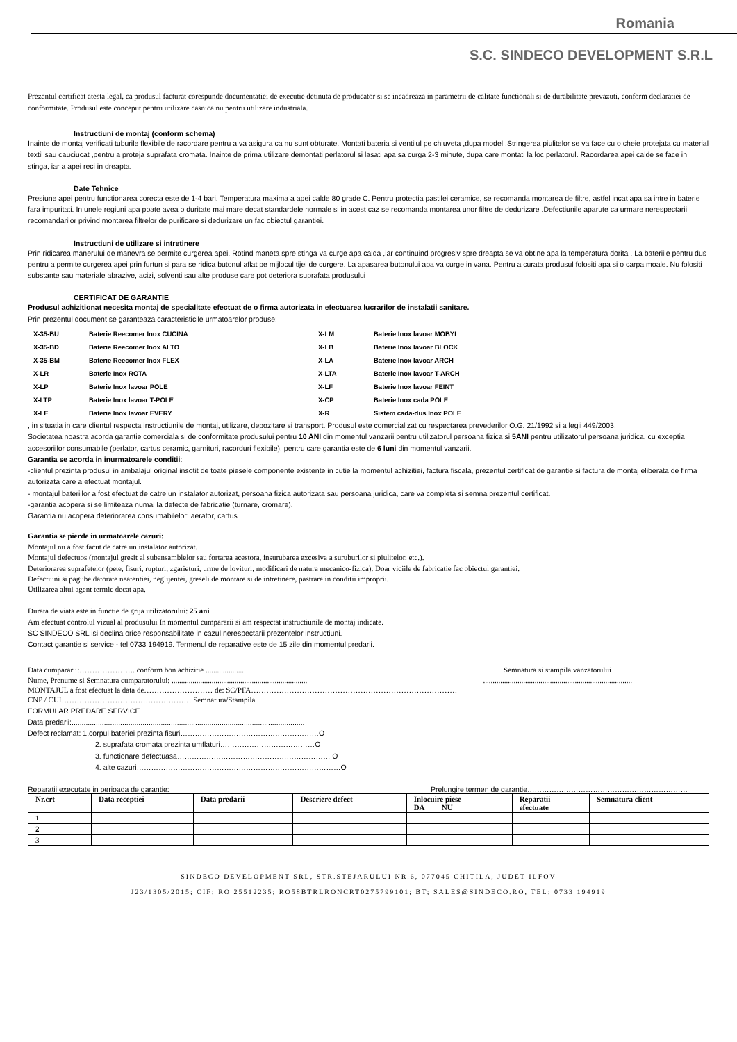Romania
S.C. SINDECO DEVELOPMENT S.R.L
Prezentul certificat atesta legal, ca produsul facturat corespunde documentatiei de executie detinuta de producator si se incadreaza in parametrii de calitate functionali si de durabilitate prevazuti, conform declaratiei de conformitate. Produsul este conceput pentru utilizare casnica nu pentru utilizare industriala.
Instructiuni de montaj (conform schema)
Inainte de montaj verificati tuburile flexibile de racordare pentru a va asigura ca nu sunt obturate. Montati bateria si ventilul pe chiuveta ,dupa model .Stringerea piulitelor se va face cu o cheie protejata cu material textil sau cauciucat ,pentru a proteja suprafata cromata. Inainte de prima utilizare demontati perlatorul si lasati apa sa curga 2-3 minute, dupa care montati la loc perlatorul. Racordarea apei calde se face in stinga, iar a apei reci in dreapta.
Date Tehnice
Presiune apei pentru functionarea corecta este de 1-4 bari. Temperatura maxima a apei calde 80 grade C. Pentru protectia pastilei ceramice, se recomanda montarea de filtre, astfel incat apa sa intre in baterie fara impuritati. In unele regiuni apa poate avea o duritate mai mare decat standardele normale si in acest caz se recomanda montarea unor filtre de dedurizare .Defectiunile aparute ca urmare nerespectarii recomandarilor privind montarea filtrelor de purificare si dedurizare un fac obiectul garantiei.
Instructiuni de utilizare si intretinere
Prin ridicarea manerului de manevra se permite curgerea apei. Rotind maneta spre stinga va curge apa calda ,iar continuind progresiv spre dreapta se va obtine apa la temperatura dorita . La bateriile pentru dus pentru a permite curgerea apei prin furtun si para se ridica butonul aflat pe mijlocul tijei de curgere. La apasarea butonului apa va curge in vana. Pentru a curata produsul folositi apa si o carpa moale. Nu folositi substante sau materiale abrazive, acizi, solventi sau alte produse care pot deteriora suprafata produsului
CERTIFICAT DE GARANTIE
Produsul achizitionat necesita montaj de specialitate efectuat de o firma autorizata in efectuarea lucrarilor de instalatii sanitare.
Prin prezentul document se garanteaza caracteristicile urmatoarelor produse:
| X-35-BU | Baterie Reecomer Inox CUCINA | X-LM | Baterie Inox lavoar MOBYL |
| X-35-BD | Baterie Reecomer Inox ALTO | X-LB | Baterie Inox lavoar BLOCK |
| X-35-BM | Baterie Reecomer Inox FLEX | X-LA | Baterie Inox lavoar ARCH |
| X-LR | Baterie Inox ROTA | X-LTA | Baterie Inox lavoar T-ARCH |
| X-LP | Baterie Inox lavoar POLE | X-LF | Baterie Inox lavoar FEINT |
| X-LTP | Baterie Inox lavoar T-POLE | X-CP | Baterie Inox cada POLE |
| X-LE | Baterie Inox lavoar EVERY | X-R | Sistem cada-dus Inox POLE |
, in situatia in care clientul respecta instructiunile de montaj, utilizare, depozitare si transport. Produsul este comercializat cu respectarea prevederilor O.G. 21/1992 si a legii 449/2003.
Societatea noastra acorda garantie comerciala si de conformitate produsului pentru 10 ANI din momentul vanzarii pentru utilizatorul persoana fizica si 5ANI pentru utilizatorul persoana juridica, cu exceptia accesoriilor consumabile (perlator, cartus ceramic, garnituri, racorduri flexibile), pentru care garantia este de 6 luni din momentul vanzarii.
Garantia se acorda in inurmatoarele conditii:
-clientul prezinta produsul in ambalajul original insotit de toate piesele componente existente in cutie la momentul achizitiei, factura fiscala, prezentul certificat de garantie si factura de montaj eliberata de firma autorizata care a efectuat montajul.
- montajul bateriilor a fost efectuat de catre un instalator autorizat, persoana fizica autorizata sau persoana juridica, care va completa si semna prezentul certificat.
-garantia acopera si se limiteaza numai la defecte de fabricatie (turnare, cromare).
Garantia nu acopera deteriorarea consumabilelor: aerator, cartus.
Garantia se pierde in urmatoarele cazuri:
Montajul nu a fost facut de catre un instalator autorizat.
Montajul defectuos (montajul gresit al subansamblelor sau fortarea acestora, insurubarea excesiva a suruburilor si piulitelor, etc.).
Deteriorarea suprafetelor (pete, fisuri, rupturi, zgarieturi, urme de lovituri, modificari de natura mecanico-fizica). Doar viciile de fabricatie fac obiectul garantiei.
Defectiuni si pagube datorate neatentiei, neglijentei, greseli de montare si de intretinere, pastrare in conditii improprii.
Utilizarea altui agent termic decat apa.
Durata de viata este in functie de grija utilizatorului: 25 ani
Am efectuat controlul vizual al produsului In momentul cumpararii si am respectat instructiunile de montaj indicate.
SC SINDECO SRL isi declina orice responsabilitate in cazul nerespectarii prezentelor instructiuni.
Contact garantie si service - tel 0733 194919. Termenul de reparative este de 15 zile din momentul predarii.
Data cumpararii:…………………. conform bon achizitie ..................... Semnatura si stampila vanzatorului
Nume, Prenume si Semnatura cumparatorului: .....................................................................................................................................................
MONTAJUL a fost efectuat la data de……………………… de: SC/PFA………………………………………………………………………
CNP / CUI…………………………………………… Semnatura/Stampila
FORMULAR PREDARE SERVICE
Data predarii:...................................................................................................................
Defect reclamat: 1.corpul bateriei prezinta fisuri…………………………………………………O
2. suprafata cromata prezinta umflaturi…………………………………O
3. functionare defectuasa……………………………………………………… O
4. alte cazuri…………………………………………………………………………O
Reparatii executate in perioada de garantie: Prelungire termen de garantie…………………………………………………………
| Nr.crt | Data receptiei | Data predarii | Descriere defect | Inlocuire piese DA NU | Reparatii efectuate | Semnatura client |
| --- | --- | --- | --- | --- | --- | --- |
| 1 | | | | | | |
| 2 | | | | | | |
| 3 | | | | | | |
SINDECO DEVELOPMENT SRL, STR.STEJARULUI NR.6, 077045 CHITILA, JUDET ILFOV
J23/1305/2015; CIF: RO 25512235; RO58BTRLRONCRT0275799101; BT; SALES@SINDECO.RO, TEL: 0733 194919